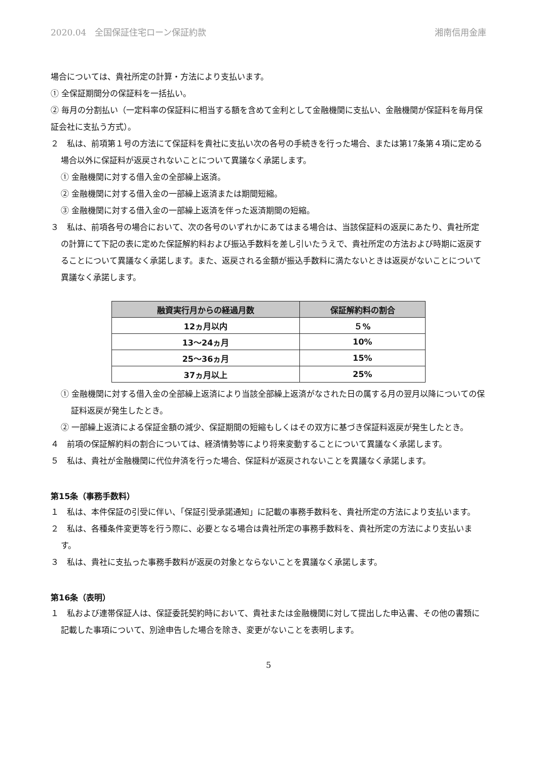2020.04　全国保証住宅ローン保証約款 湘南信用金庫
場合については、貴社所定の計算・方法により支払います。
① 全保証期間分の保証料を一括払い。
② 毎月の分割払い（一定料率の保証料に相当する額を含めて金利として金融機関に支払い、金融機関が保証料を毎月保証会社に支払う方式）。
２　私は、前項第１号の方法にて保証料を貴社に支払い次の各号の手続きを行った場合、または第17条第４項に定める場合以外に保証料が返戻されないことについて異議なく承諾します。
① 金融機関に対する借入金の全部繰上返済。
② 金融機関に対する借入金の一部繰上返済または期間短縮。
③ 金融機関に対する借入金の一部繰上返済を伴った返済期間の短縮。
３　私は、前項各号の場合において、次の各号のいずれかにあてはまる場合は、当該保証料の返戻にあたり、貴社所定の計算にて下記の表に定めた保証解約料および振込手数料を差し引いたうえで、貴社所定の方法および時期に返戻することについて異議なく承諾します。また、返戻される金額が振込手数料に満たないときは返戻がないことについて異議なく承諾します。
| 融資実行月からの経過月数 | 保証解約料の割合 |
| --- | --- |
| 12ヵ月以内 | ５% |
| 13～24ヵ月 | 10% |
| 25～36ヵ月 | 15% |
| 37ヵ月以上 | 25% |
① 金融機関に対する借入金の全部繰上返済により当該全部繰上返済がなされた日の属する月の翌月以降についての保証料返戻が発生したとき。
② 一部繰上返済による保証金額の減少、保証期間の短縮もしくはその双方に基づき保証料返戻が発生したとき。
４　前項の保証解約料の割合については、経済情勢等により将来変動することについて異議なく承諾します。
５　私は、貴社が金融機関に代位弁済を行った場合、保証料が返戻されないことを異議なく承諾します。
第15条（事務手数料）
１　私は、本件保証の引受に伴い、「保証引受承諾通知」に記載の事務手数料を、貴社所定の方法により支払います。
２　私は、各種条件変更等を行う際に、必要となる場合は貴社所定の事務手数料を、貴社所定の方法により支払います。
３　私は、貴社に支払った事務手数料が返戻の対象とならないことを異議なく承諾します。
第16条（表明）
１　私および連帯保証人は、保証委託契約時において、貴社または金融機関に対して提出した申込書、その他の書類に記載した事項について、別途申告した場合を除き、変更がないことを表明します。
5